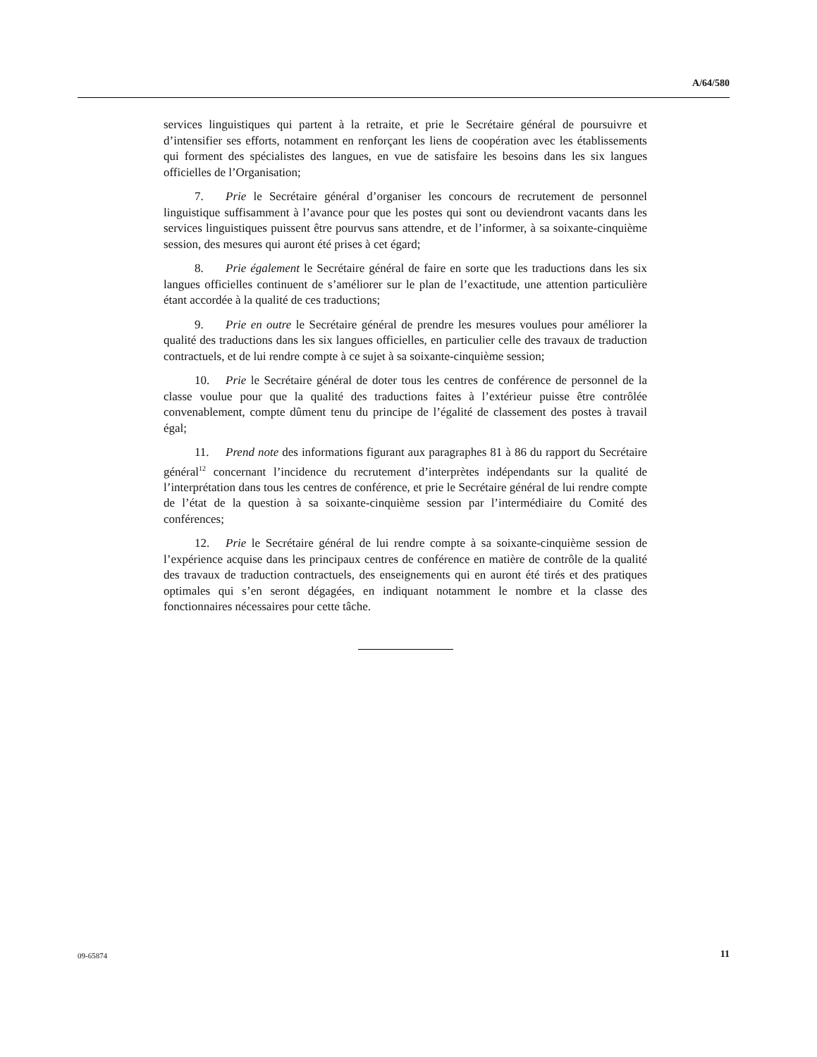A/64/580
services linguistiques qui partent à la retraite, et prie le Secrétaire général de poursuivre et d’intensifier ses efforts, notamment en renforçant les liens de coopération avec les établissements qui forment des spécialistes des langues, en vue de satisfaire les besoins dans les six langues officielles de l’Organisation;
7. Prie le Secrétaire général d’organiser les concours de recrutement de personnel linguistique suffisamment à l’avance pour que les postes qui sont ou deviendront vacants dans les services linguistiques puissent être pourvus sans attendre, et de l’informer, à sa soixante-cinquième session, des mesures qui auront été prises à cet égard;
8. Prie également le Secrétaire général de faire en sorte que les traductions dans les six langues officielles continuent de s’améliorer sur le plan de l’exactitude, une attention particulière étant accordée à la qualité de ces traductions;
9. Prie en outre le Secrétaire général de prendre les mesures voulues pour améliorer la qualité des traductions dans les six langues officielles, en particulier celle des travaux de traduction contractuels, et de lui rendre compte à ce sujet à sa soixante-cinquième session;
10. Prie le Secrétaire général de doter tous les centres de conférence de personnel de la classe voulue pour que la qualité des traductions faites à l’extérieur puisse être contrôlée convenablement, compte dûment tenu du principe de l’égalité de classement des postes à travail égal;
11. Prend note des informations figurant aux paragraphes 81 à 86 du rapport du Secrétaire général<sup>12</sup> concernant l’incidence du recrutement d’interprètes indépendants sur la qualité de l’interprétation dans tous les centres de conférence, et prie le Secrétaire général de lui rendre compte de l’état de la question à sa soixante-cinquième session par l’intermédiaire du Comité des conférences;
12. Prie le Secrétaire général de lui rendre compte à sa soixante-cinquième session de l’expérience acquise dans les principaux centres de conférence en matière de contrôle de la qualité des travaux de traduction contractuels, des enseignements qui en auront été tirés et des pratiques optimales qui s’en seront dégagées, en indiquant notamment le nombre et la classe des fonctionnaires nécessaires pour cette tâche.
09-65874 11